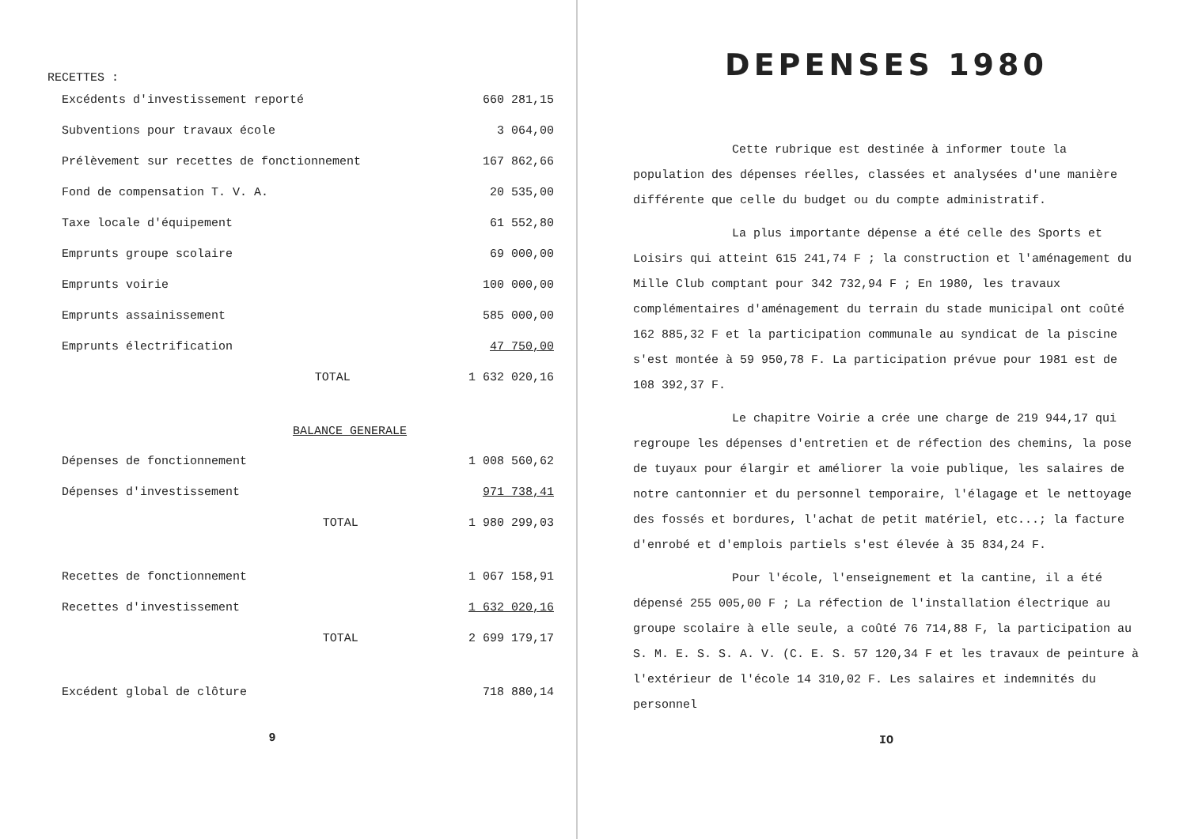RECETTES :
| Excédents d'investissement reporté | 660 281,15 |
| Subventions pour travaux école | 3 064,00 |
| Prélèvement sur recettes de fonctionnement | 167 862,66 |
| Fond de compensation T. V. A. | 20 535,00 |
| Taxe locale d'équipement | 61 552,80 |
| Emprunts groupe scolaire | 69 000,00 |
| Emprunts voirie | 100 000,00 |
| Emprunts assainissement | 585 000,00 |
| Emprunts électrification | 47 750,00 |
| TOTAL | 1 632 020,16 |
| BALANCE GENERALE | |
| Dépenses de fonctionnement | 1 008 560,62 |
| Dépenses d'investissement | 971 738,41 |
| TOTAL | 1 980 299,03 |
| Recettes de fonctionnement | 1 067 158,91 |
| Recettes d'investissement | 1 632 020,16 |
| TOTAL | 2 699 179,17 |
| Excédent global de clôture | 718 880,14 |
9
DEPENSES 1980
Cette rubrique est destinée à informer toute la population des dépenses réelles, classées et analysées d'une manière différente que celle du budget ou du compte administratif.
La plus importante dépense a été celle des Sports et Loisirs qui atteint 615 241,74 F ; la construction et l'aménagement du Mille Club comptant pour 342 732,94 F ; En 1980, les travaux complémentaires d'aménagement du terrain du stade municipal ont coûté 162 885,32 F et la participation communale au syndicat de la piscine s'est montée à 59 950,78 F. La participation prévue pour 1981 est de 108 392,37 F.
Le chapitre Voirie a crée une charge de 219 944,17 qui regroupe les dépenses d'entretien et de réfection des chemins, la pose de tuyaux pour élargir et améliorer la voie publique, les salaires de notre cantonnier et du personnel temporaire, l'élagage et le nettoyage des fossés et bordures, l'achat de petit matériel, etc...; la facture d'enrobé et d'emplois partiels s'est élevée à 35 834,24 F.
Pour l'école, l'enseignement et la cantine, il a été dépensé 255 005,00 F ; La réfection de l'installation électrique au groupe scolaire à elle seule, a coûté 76 714,88 F, la participation au S. M. E. S. S. A. V. (C. E. S. 57 120,34 F et les travaux de peinture à l'extérieur de l'école 14 310,02 F. Les salaires et indemnités du personnel
IO